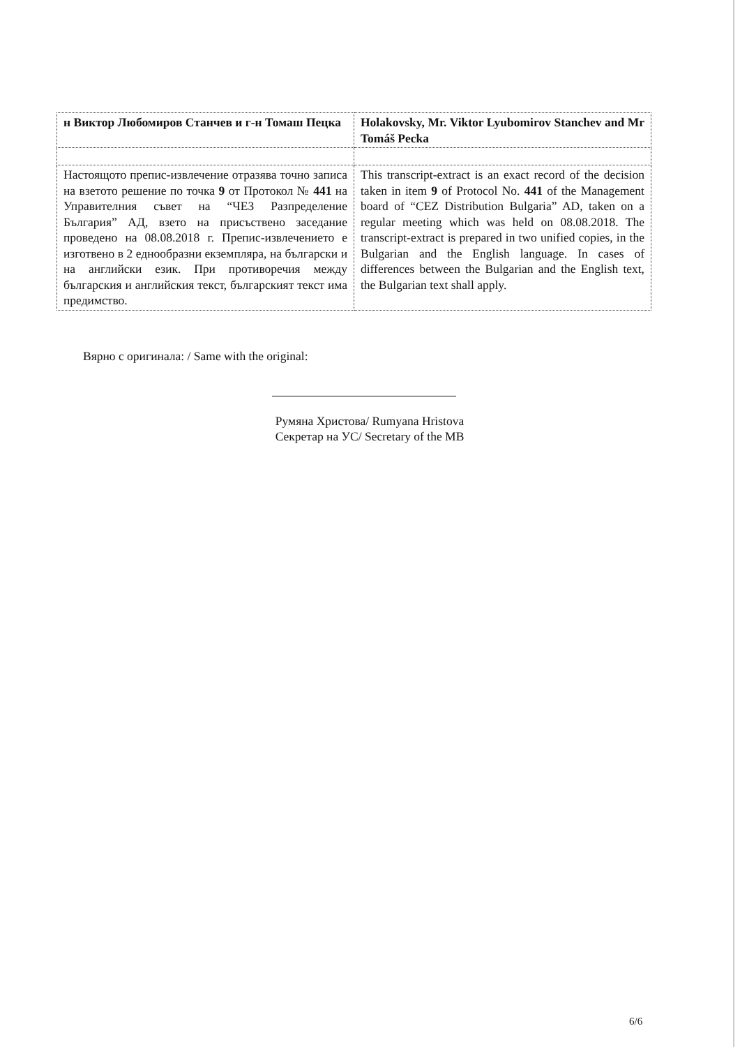| н Виктор Любомиров Станчев и г-н Томаш Пецка | Holakovsky, Mr. Viktor Lyubomirov Stanchev and Mr Tomáš Pecka |
| Настоящото препис-извлечение отразява точно записа на взетото решение по точка 9 от Протокол № 441 на Управителния съвет на “ЧЕЗ Разпределение България” АД, взето на присъствено заседание проведено на 08.08.2018 г. Препис-извлечението е изготвено в 2 еднообразни екземпляра, на български и на английски език. При противоречия между българския и английския текст, българският текст има предимство. | This transcript-extract is an exact record of the decision taken in item 9 of Protocol No. 441 of the Management board of “CEZ Distribution Bulgaria” AD, taken on a regular meeting which was held on 08.08.2018. The transcript-extract is prepared in two unified copies, in the Bulgarian and the English language. In cases of differences between the Bulgarian and the English text, the Bulgarian text shall apply. |
Вярно с оригинала: / Same with the original:
Румяна Христова/ Rumyana Hristova
Секретар на УС/ Secretary of the MB
6/6